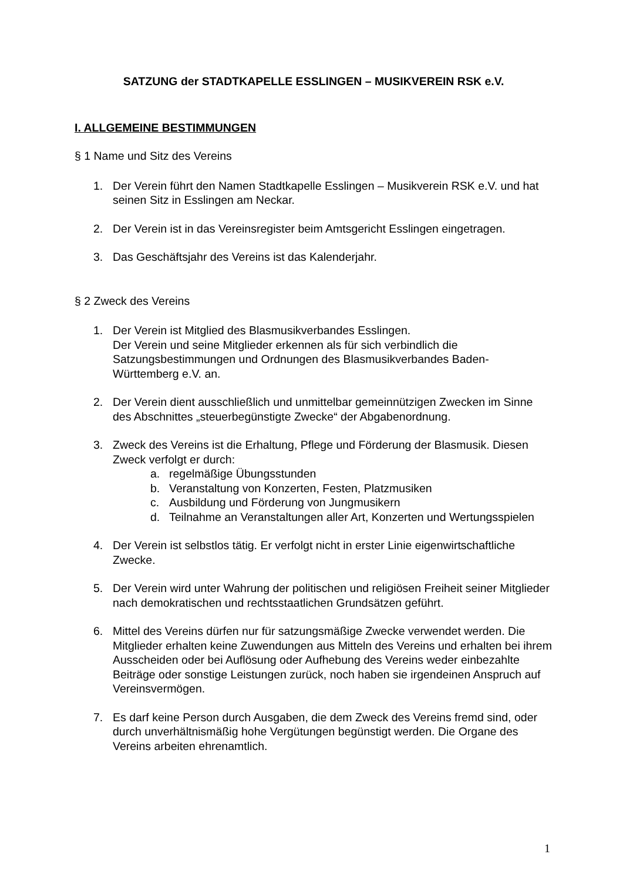SATZUNG der STADTKAPELLE ESSLINGEN – MUSIKVEREIN RSK e.V.
I. ALLGEMEINE BESTIMMUNGEN
§ 1 Name und Sitz des Vereins
1. Der Verein führt den Namen Stadtkapelle Esslingen – Musikverein RSK e.V. und hat seinen Sitz in Esslingen am Neckar.
2. Der Verein ist in das Vereinsregister beim Amtsgericht Esslingen eingetragen.
3. Das Geschäftsjahr des Vereins ist das Kalenderjahr.
§ 2 Zweck des Vereins
1. Der Verein ist Mitglied des Blasmusikverbandes Esslingen.
Der Verein und seine Mitglieder erkennen als für sich verbindlich die Satzungsbestimmungen und Ordnungen des Blasmusikverbandes Baden-Württemberg e.V. an.
2. Der Verein dient ausschließlich und unmittelbar gemeinnützigen Zwecken im Sinne des Abschnittes „steuerbegünstigte Zwecke“ der Abgabenordnung.
3. Zweck des Vereins ist die Erhaltung, Pflege und Förderung der Blasmusik. Diesen Zweck verfolgt er durch:
a. regelmäßige Übungsstunden
b. Veranstaltung von Konzerten, Festen, Platzmusiken
c. Ausbildung und Förderung von Jungmusikern
d. Teilnahme an Veranstaltungen aller Art, Konzerten und Wertungsspielen
4. Der Verein ist selbstlos tätig. Er verfolgt nicht in erster Linie eigenwirtschaftliche Zwecke.
5. Der Verein wird unter Wahrung der politischen und religiösen Freiheit seiner Mitglieder nach demokratischen und rechtsstaatlichen Grundsätzen geführt.
6. Mittel des Vereins dürfen nur für satzungsmäßige Zwecke verwendet werden. Die Mitglieder erhalten keine Zuwendungen aus Mitteln des Vereins und erhalten bei ihrem Ausscheiden oder bei Auflösung oder Aufhebung des Vereins weder einbezahlte Beiträge oder sonstige Leistungen zurück, noch haben sie irgendeinen Anspruch auf Vereinsvermögen.
7. Es darf keine Person durch Ausgaben, die dem Zweck des Vereins fremd sind, oder durch unverhältnismäßig hohe Vergütungen begünstigt werden. Die Organe des Vereins arbeiten ehrenamtlich.
1